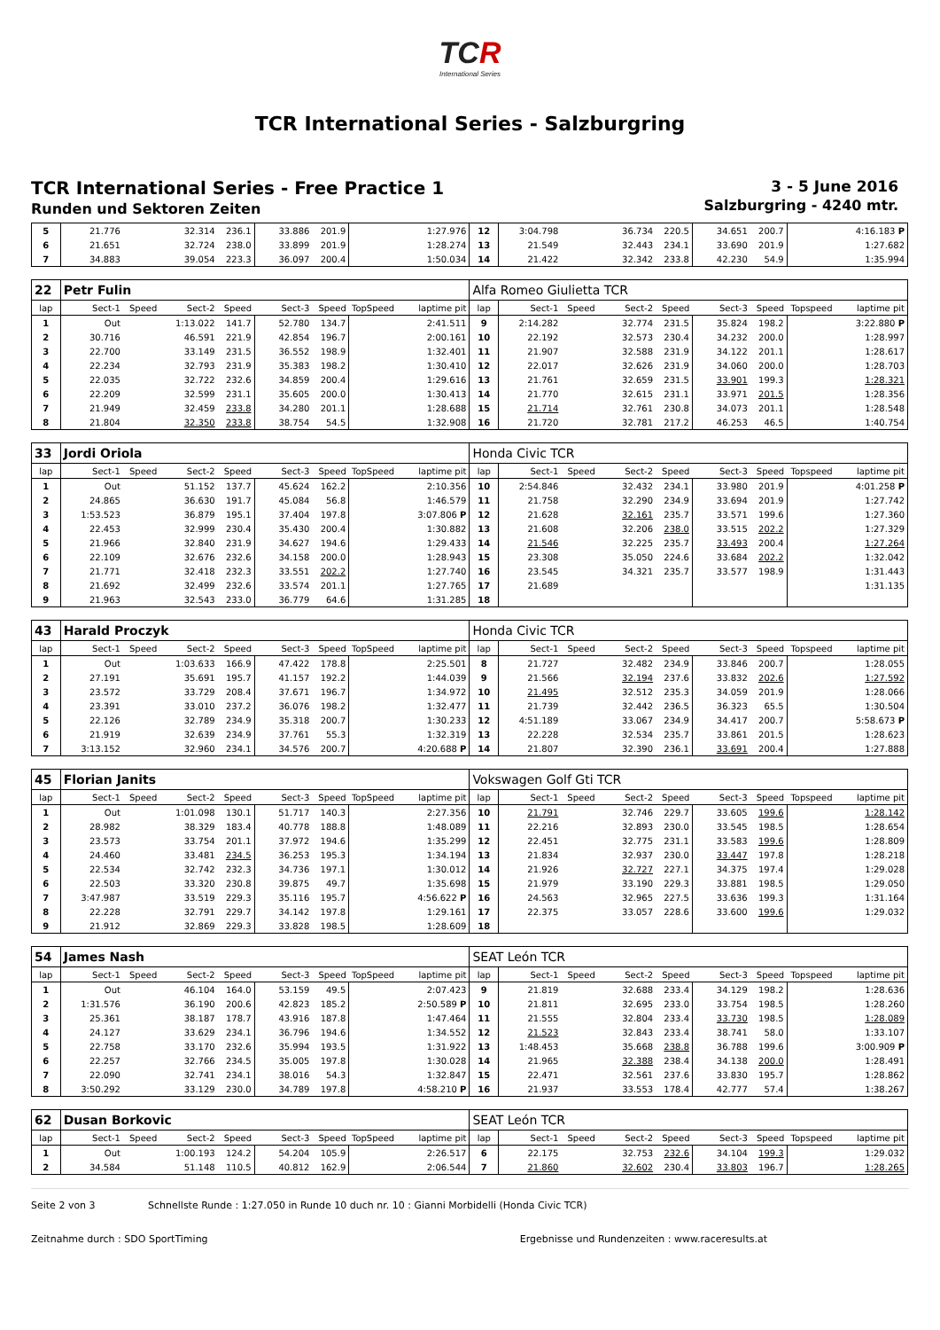TCR
International Series
TCR International Series - Salzburgring
TCR International Series - Free Practice 1
Runden und Sektoren Zeiten
3 - 5 June 2016
Salzburgring - 4240 mtr.
| 5 | 21.776 | | 32.314 | 236.1 | 33.886 | 201.9 | | 1:27.976 | 12 | 3:04.798 | | 36.734 | 220.5 | 34.651 | 200.7 | | 4:16.183 P |
| 6 | 21.651 | | 32.724 | 238.0 | 33.899 | 201.9 | | 1:28.274 | 13 | 21.549 | | 32.443 | 234.1 | 33.690 | 201.9 | | 1:27.682 |
| 7 | 34.883 | | 39.054 | 223.3 | 36.097 | 200.4 | | 1:50.034 | 14 | 21.422 | | 32.342 | 233.8 | 42.230 | 54.9 | | 1:35.994 |
| 22 | Petr Fulin | | | | | | | | Alfa Romeo Giulietta TCR | | | | | | | | |
| lap | Sect-1 | Speed | Sect-2 | Speed | Sect-3 | Speed | TopSpeed | laptime pit | lap | Sect-1 | Speed | Sect-2 | Speed | Sect-3 | Speed | Topspeed | laptime pit |
| 1 | Out | | 1:13.022 | 141.7 | 52.780 | 134.7 | | 2:41.511 | 9 | 2:14.282 | | 32.774 | 231.5 | 35.824 | 198.2 | | 3:22.880 P |
| 2 | 30.716 | | 46.591 | 221.9 | 42.854 | 196.7 | | 2:00.161 | 10 | 22.192 | | 32.573 | 230.4 | 34.232 | 200.0 | | 1:28.997 |
| 3 | 22.700 | | 33.149 | 231.5 | 36.552 | 198.9 | | 1:32.401 | 11 | 21.907 | | 32.588 | 231.9 | 34.122 | 201.1 | | 1:28.617 |
| 4 | 22.234 | | 32.793 | 231.9 | 35.383 | 198.2 | | 1:30.410 | 12 | 22.017 | | 32.626 | 231.9 | 34.060 | 200.0 | | 1:28.703 |
| 5 | 22.035 | | 32.722 | 232.6 | 34.859 | 200.4 | | 1:29.616 | 13 | 21.761 | | 32.659 | 231.5 | 33.901 | 199.3 | | 1:28.321 |
| 6 | 22.209 | | 32.599 | 231.1 | 35.605 | 200.0 | | 1:30.413 | 14 | 21.770 | | 32.615 | 231.1 | 33.971 | 201.5 | | 1:28.356 |
| 7 | 21.949 | | 32.459 | 233.8 | 34.280 | 201.1 | | 1:28.688 | 15 | 21.714 | | 32.761 | 230.8 | 34.073 | 201.1 | | 1:28.548 |
| 8 | 21.804 | | 32.350 | 233.8 | 38.754 | 54.5 | | 1:32.908 | 16 | 21.720 | | 32.781 | 217.2 | 46.253 | 46.5 | | 1:40.754 |
| 33 | Jordi Oriola | | | | | | | | Honda Civic TCR | | | | | | | | |
| lap | Sect-1 | Speed | Sect-2 | Speed | Sect-3 | Speed | TopSpeed | laptime pit | lap | Sect-1 | Speed | Sect-2 | Speed | Sect-3 | Speed | Topspeed | laptime pit |
| 1 | Out | | 51.152 | 137.7 | 45.624 | 162.2 | | 2:10.356 | 10 | 2:54.846 | | 32.432 | 234.1 | 33.980 | 201.9 | | 4:01.258 P |
| 2 | 24.865 | | 36.630 | 191.7 | 45.084 | 56.8 | | 1:46.579 | 11 | 21.758 | | 32.290 | 234.9 | 33.694 | 201.9 | | 1:27.742 |
| 3 | 1:53.523 | | 36.879 | 195.1 | 37.404 | 197.8 | | 3:07.806 P | 12 | 21.628 | | 32.161 | 235.7 | 33.571 | 199.6 | | 1:27.360 |
| 4 | 22.453 | | 32.999 | 230.4 | 35.430 | 200.4 | | 1:30.882 | 13 | 21.608 | | 32.206 | 238.0 | 33.515 | 202.2 | | 1:27.329 |
| 5 | 21.966 | | 32.840 | 231.9 | 34.627 | 194.6 | | 1:29.433 | 14 | 21.546 | | 32.225 | 235.7 | 33.493 | 200.4 | | 1:27.264 |
| 6 | 22.109 | | 32.676 | 232.6 | 34.158 | 200.0 | | 1:28.943 | 15 | 23.308 | | 35.050 | 224.6 | 33.684 | 202.2 | | 1:32.042 |
| 7 | 21.771 | | 32.418 | 232.3 | 33.551 | 202.2 | | 1:27.740 | 16 | 23.545 | | 34.321 | 235.7 | 33.577 | 198.9 | | 1:31.443 |
| 8 | 21.692 | | 32.499 | 232.6 | 33.574 | 201.1 | | 1:27.765 | 17 | 21.689 | | | | | | | 1:31.135 |
| 9 | 21.963 | | 32.543 | 233.0 | 36.779 | 64.6 | | 1:31.285 | 18 | | | | | | | | |
| 43 | Harald Proczyk | | | | | | | | Honda Civic TCR | | | | | | | | |
| lap | Sect-1 | Speed | Sect-2 | Speed | Sect-3 | Speed | TopSpeed | laptime pit | lap | Sect-1 | Speed | Sect-2 | Speed | Sect-3 | Speed | Topspeed | laptime pit |
| 1 | Out | | 1:03.633 | 166.9 | 47.422 | 178.8 | | 2:25.501 | 8 | 21.727 | | 32.482 | 234.9 | 33.846 | 200.7 | | 1:28.055 |
| 2 | 27.191 | | 35.691 | 195.7 | 41.157 | 192.2 | | 1:44.039 | 9 | 21.566 | | 32.194 | 237.6 | 33.832 | 202.6 | | 1:27.592 |
| 3 | 23.572 | | 33.729 | 208.4 | 37.671 | 196.7 | | 1:34.972 | 10 | 21.495 | | 32.512 | 235.3 | 34.059 | 201.9 | | 1:28.066 |
| 4 | 23.391 | | 33.010 | 237.2 | 36.076 | 198.2 | | 1:32.477 | 11 | 21.739 | | 32.442 | 236.5 | 36.323 | 65.5 | | 1:30.504 |
| 5 | 22.126 | | 32.789 | 234.9 | 35.318 | 200.7 | | 1:30.233 | 12 | 4:51.189 | | 33.067 | 234.9 | 34.417 | 200.7 | | 5:58.673 P |
| 6 | 21.919 | | 32.639 | 234.9 | 37.761 | 55.3 | | 1:32.319 | 13 | 22.228 | | 32.534 | 235.7 | 33.861 | 201.5 | | 1:28.623 |
| 7 | 3:13.152 | | 32.960 | 234.1 | 34.576 | 200.7 | | 4:20.688 P | 14 | 21.807 | | 32.390 | 236.1 | 33.691 | 200.4 | | 1:27.888 |
| 45 | Florian Janits | | | | | | | | Vokswagen Golf Gti TCR | | | | | | | | |
| lap | Sect-1 | Speed | Sect-2 | Speed | Sect-3 | Speed | TopSpeed | laptime pit | lap | Sect-1 | Speed | Sect-2 | Speed | Sect-3 | Speed | Topspeed | laptime pit |
| 1 | Out | | 1:01.098 | 130.1 | 51.717 | 140.3 | | 2:27.356 | 10 | 21.791 | | 32.746 | 229.7 | 33.605 | 199.6 | | 1:28.142 |
| 2 | 28.982 | | 38.329 | 183.4 | 40.778 | 188.8 | | 1:48.089 | 11 | 22.216 | | 32.893 | 230.0 | 33.545 | 198.5 | | 1:28.654 |
| 3 | 23.573 | | 33.754 | 201.1 | 37.972 | 194.6 | | 1:35.299 | 12 | 22.451 | | 32.775 | 231.1 | 33.583 | 199.6 | | 1:28.809 |
| 4 | 24.460 | | 33.481 | 234.5 | 36.253 | 195.3 | | 1:34.194 | 13 | 21.834 | | 32.937 | 230.0 | 33.447 | 197.8 | | 1:28.218 |
| 5 | 22.534 | | 32.742 | 232.3 | 34.736 | 197.1 | | 1:30.012 | 14 | 21.926 | | 32.727 | 227.1 | 34.375 | 197.4 | | 1:29.028 |
| 6 | 22.503 | | 33.320 | 230.8 | 39.875 | 49.7 | | 1:35.698 | 15 | 21.979 | | 33.190 | 229.3 | 33.881 | 198.5 | | 1:29.050 |
| 7 | 3:47.987 | | 33.519 | 229.3 | 35.116 | 195.7 | | 4:56.622 P | 16 | 24.563 | | 32.965 | 227.5 | 33.636 | 199.3 | | 1:31.164 |
| 8 | 22.228 | | 32.791 | 229.7 | 34.142 | 197.8 | | 1:29.161 | 17 | 22.375 | | 33.057 | 228.6 | 33.600 | 199.6 | | 1:29.032 |
| 9 | 21.912 | | 32.869 | 229.3 | 33.828 | 198.5 | | 1:28.609 | 18 | | | | | | | | |
| 54 | James Nash | | | | | | | | SEAT León TCR | | | | | | | | |
| lap | Sect-1 | Speed | Sect-2 | Speed | Sect-3 | Speed | TopSpeed | laptime pit | lap | Sect-1 | Speed | Sect-2 | Speed | Sect-3 | Speed | Topspeed | laptime pit |
| 1 | Out | | 46.104 | 164.0 | 53.159 | 49.5 | | 2:07.423 | 9 | 21.819 | | 32.688 | 233.4 | 34.129 | 198.2 | | 1:28.636 |
| 2 | 1:31.576 | | 36.190 | 200.6 | 42.823 | 185.2 | | 2:50.589 P | 10 | 21.811 | | 32.695 | 233.0 | 33.754 | 198.5 | | 1:28.260 |
| 3 | 25.361 | | 38.187 | 178.7 | 43.916 | 187.8 | | 1:47.464 | 11 | 21.555 | | 32.804 | 233.4 | 33.730 | 198.5 | | 1:28.089 |
| 4 | 24.127 | | 33.629 | 234.1 | 36.796 | 194.6 | | 1:34.552 | 12 | 21.523 | | 32.843 | 233.4 | 38.741 | 58.0 | | 1:33.107 |
| 5 | 22.758 | | 33.170 | 232.6 | 35.994 | 193.5 | | 1:31.922 | 13 | 1:48.453 | | 35.668 | 238.8 | 36.788 | 199.6 | | 3:00.909 P |
| 6 | 22.257 | | 32.766 | 234.5 | 35.005 | 197.8 | | 1:30.028 | 14 | 21.965 | | 32.388 | 238.4 | 34.138 | 200.0 | | 1:28.491 |
| 7 | 22.090 | | 32.741 | 234.1 | 38.016 | 54.3 | | 1:32.847 | 15 | 22.471 | | 32.561 | 237.6 | 33.830 | 195.7 | | 1:28.862 |
| 8 | 3:50.292 | | 33.129 | 230.0 | 34.789 | 197.8 | | 4:58.210 P | 16 | 21.937 | | 33.553 | 178.4 | 42.777 | 57.4 | | 1:38.267 |
| 62 | Dusan Borkovic | | | | | | | | SEAT León TCR | | | | | | | | |
| lap | Sect-1 | Speed | Sect-2 | Speed | Sect-3 | Speed | TopSpeed | laptime pit | lap | Sect-1 | Speed | Sect-2 | Speed | Sect-3 | Speed | Topspeed | laptime pit |
| 1 | Out | | 1:00.193 | 124.2 | 54.204 | 105.9 | | 2:26.517 | 6 | 22.175 | | 32.753 | 232.6 | 34.104 | 199.3 | | 1:29.032 |
| 2 | 34.584 | | 51.148 | 110.5 | 40.812 | 162.9 | | 2:06.544 | 7 | 21.860 | | 32.602 | 230.4 | 33.803 | 196.7 | | 1:28.265 |
Seite 2 von 3 Schnellste Runde : 1:27.050 in Runde 10 duch nr. 10 : Gianni Morbidelli (Honda Civic TCR)
Zeitnahme durch : SDO SportTiming Ergebnisse und Rundenzeiten : www.raceresults.at